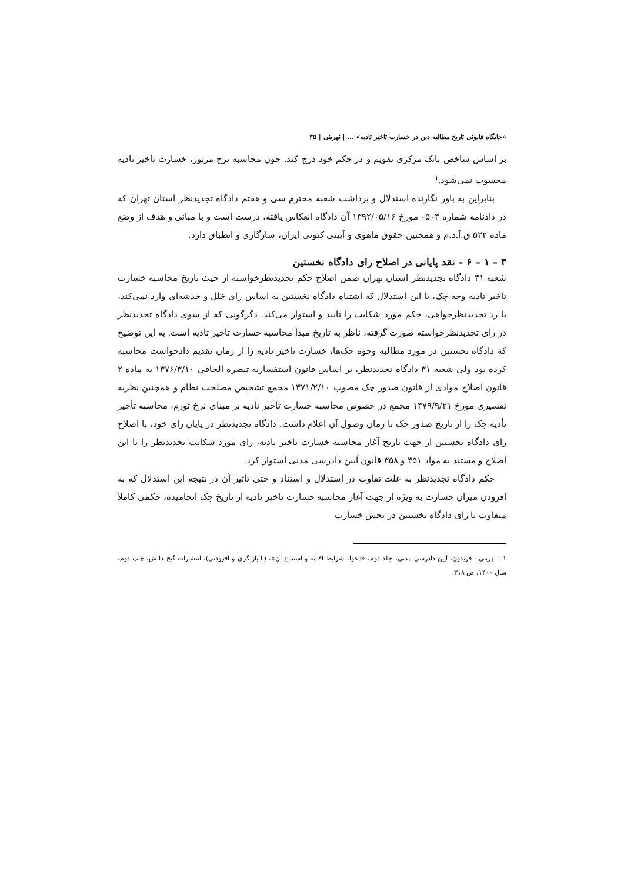«جایگاه قانونی تاریخ مطالبه دین در خسارت تاخیر تادیه» ... | نهرینی | ۳۵
بر اساس شاخص بانک مرکزی تقویم و در حکم خود درج کند. چون محاسبه نرخ مزبور، خسارت تاخیر تادیه محسوب نمی‌شود.<sup>۱</sup>
بنابراین به باور نگارنده استدلال و برداشت شعبه محترم سی و هفتم دادگاه تجدیدنظر استان تهران که در دادنامه شماره ۰۵۰۳ مورخ ۱۳۹۲/۰۵/۱۶ آن دادگاه انعکاس یافته، درست است و با مبانی و هدف از وضع ماده ۵۲۲ ق.آ.د.م و همچنین حقوق ماهوی و آیینی کنونی ایران، سازگاری و انطباق دارد.
۳ – ۱ – ۶ - نقد پایانی در اصلاح رای دادگاه نخستین
شعبه ۳۱ دادگاه تجدیدنظر استان تهران ضمن اصلاح حکم تجدیدنظرخواسته از حیث تاریخ محاسبه خسارت تاخیر تادیه وجه چک، با این استدلال که اشتباه دادگاه نخستین به اساس رای خلل و خدشه‌ای وارد نمی‌کند، با رد تجدیدنظرخواهی، حکم مورد شکایت را تایید و استوار می‌کند. دگرگونی که از سوی دادگاه تجدیدنظر در رای تجدیدنظرخواسته صورت گرفته، ناظر به تاریخ مبدأ محاسبه خسارت تاخیر تادیه است. به این توضیح که دادگاه نخستین در مورد مطالبه وجوه چک‌ها، خسارت تاخیر تادیه را از زمان تقدیم دادخواست محاسبه کرده بود ولی شعبه ۳۱ دادگاه تجدیدنظر، بر اساس قانون استفساریه تبصره الحاقی ۱۳۷۶/۳/۱۰ به ماده ۲ قانون اصلاح موادی از قانون صدور چک مصوب ۱۳۷۱/۲/۱۰ مجمع تشخیص مصلحت نظام و همچنین نظریه تفسیری مورخ ۱۳۷۹/۹/۲۱ مجمع در خصوص محاسبه خسارت تأخیر تأدیه بر مبنای نرخ تورم، محاسبه تأخیر تأدیه چک را از تاریخ صدور چک تا زمان وصول آن اعلام داشت. دادگاه تجدیدنظر در پایان رای خود، با اصلاح رای دادگاه نخستین از جهت تاریخ آغاز محاسبه خسارت تاخیر تادیه، رای مورد شکایت تجدیدنظر را با این اصلاح و مستند به مواد ۳۵۱ و ۳۵۸ قانون آیین دادرسی مدنی استوار کرد.
حکم دادگاه تجدیدنظر به علت تفاوت در استدلال و استناد و حتی تاثیر آن در نتیجه این استدلال که به افزودن میزان خسارت به ویژه از جهت آغاز محاسبه خسارت تاخیر تادیه از تاریخ چک انجامیده، حکمی کاملاً متفاوت با رای دادگاه نخستین در بخش خسارت
۱ . نهرینی - فریدون، آیین دادرسی مدنی، جلد دوم، «دعوا، شرایط اقامه و استماع آن»، (با بازنگری و افزودنی)، انتشارات گنج دانش، چاپ دوم، سال ۱۴۰۰، ص ۳۱۸.